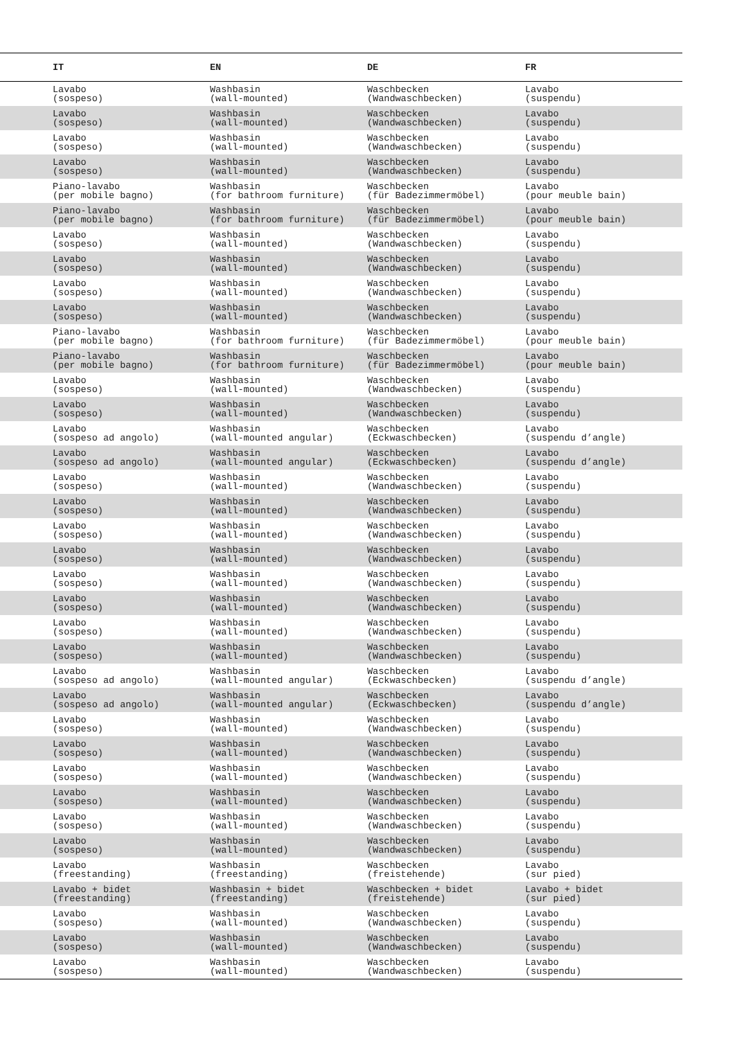| IT | EN | DE | FR |
| --- | --- | --- | --- |
| Lavabo (sospeso) | Washbasin (wall-mounted) | Waschbecken (Wandwaschbecken) | Lavabo (suspendu) |
| Lavabo (sospeso) | Washbasin (wall-mounted) | Waschbecken (Wandwaschbecken) | Lavabo (suspendu) |
| Lavabo (sospeso) | Washbasin (wall-mounted) | Waschbecken (Wandwaschbecken) | Lavabo (suspendu) |
| Lavabo (sospeso) | Washbasin (wall-mounted) | Waschbecken (Wandwaschbecken) | Lavabo (suspendu) |
| Piano-lavabo (per mobile bagno) | Washbasin (for bathroom furniture) | Waschbecken (für Badezimmermöbel) | Lavabo (pour meuble bain) |
| Piano-lavabo (per mobile bagno) | Washbasin (for bathroom furniture) | Waschbecken (für Badezimmermöbel) | Lavabo (pour meuble bain) |
| Lavabo (sospeso) | Washbasin (wall-mounted) | Waschbecken (Wandwaschbecken) | Lavabo (suspendu) |
| Lavabo (sospeso) | Washbasin (wall-mounted) | Waschbecken (Wandwaschbecken) | Lavabo (suspendu) |
| Lavabo (sospeso) | Washbasin (wall-mounted) | Waschbecken (Wandwaschbecken) | Lavabo (suspendu) |
| Lavabo (sospeso) | Washbasin (wall-mounted) | Waschbecken (Wandwaschbecken) | Lavabo (suspendu) |
| Piano-lavabo (per mobile bagno) | Washbasin (for bathroom furniture) | Waschbecken (für Badezimmermöbel) | Lavabo (pour meuble bain) |
| Piano-lavabo (per mobile bagno) | Washbasin (for bathroom furniture) | Waschbecken (für Badezimmermöbel) | Lavabo (pour meuble bain) |
| Lavabo (sospeso) | Washbasin (wall-mounted) | Waschbecken (Wandwaschbecken) | Lavabo (suspendu) |
| Lavabo (sospeso) | Washbasin (wall-mounted) | Waschbecken (Wandwaschbecken) | Lavabo (suspendu) |
| Lavabo (sospeso ad angolo) | Washbasin (wall-mounted angular) | Waschbecken (Eckwaschbecken) | Lavabo (suspendu d’angle) |
| Lavabo (sospeso ad angolo) | Washbasin (wall-mounted angular) | Waschbecken (Eckwaschbecken) | Lavabo (suspendu d’angle) |
| Lavabo (sospeso) | Washbasin (wall-mounted) | Waschbecken (Wandwaschbecken) | Lavabo (suspendu) |
| Lavabo (sospeso) | Washbasin (wall-mounted) | Waschbecken (Wandwaschbecken) | Lavabo (suspendu) |
| Lavabo (sospeso) | Washbasin (wall-mounted) | Waschbecken (Wandwaschbecken) | Lavabo (suspendu) |
| Lavabo (sospeso) | Washbasin (wall-mounted) | Waschbecken (Wandwaschbecken) | Lavabo (suspendu) |
| Lavabo (sospeso) | Washbasin (wall-mounted) | Waschbecken (Wandwaschbecken) | Lavabo (suspendu) |
| Lavabo (sospeso) | Washbasin (wall-mounted) | Waschbecken (Wandwaschbecken) | Lavabo (suspendu) |
| Lavabo (sospeso) | Washbasin (wall-mounted) | Waschbecken (Wandwaschbecken) | Lavabo (suspendu) |
| Lavabo (sospeso) | Washbasin (wall-mounted) | Waschbecken (Wandwaschbecken) | Lavabo (suspendu) |
| Lavabo (sospeso ad angolo) | Washbasin (wall-mounted angular) | Waschbecken (Eckwaschbecken) | Lavabo (suspendu d’angle) |
| Lavabo (sospeso ad angolo) | Washbasin (wall-mounted angular) | Waschbecken (Eckwaschbecken) | Lavabo (suspendu d’angle) |
| Lavabo (sospeso) | Washbasin (wall-mounted) | Waschbecken (Wandwaschbecken) | Lavabo (suspendu) |
| Lavabo (sospeso) | Washbasin (wall-mounted) | Waschbecken (Wandwaschbecken) | Lavabo (suspendu) |
| Lavabo (sospeso) | Washbasin (wall-mounted) | Waschbecken (Wandwaschbecken) | Lavabo (suspendu) |
| Lavabo (sospeso) | Washbasin (wall-mounted) | Waschbecken (Wandwaschbecken) | Lavabo (suspendu) |
| Lavabo (sospeso) | Washbasin (wall-mounted) | Waschbecken (Wandwaschbecken) | Lavabo (suspendu) |
| Lavabo (sospeso) | Washbasin (wall-mounted) | Waschbecken (Wandwaschbecken) | Lavabo (suspendu) |
| Lavabo (freestanding) | Washbasin (freestanding) | Waschbecken (freistehende) | Lavabo (sur pied) |
| Lavabo + bidet (freestanding) | Washbasin + bidet (freestanding) | Waschbecken + bidet (freistehende) | Lavabo + bidet (sur pied) |
| Lavabo (sospeso) | Washbasin (wall-mounted) | Waschbecken (Wandwaschbecken) | Lavabo (suspendu) |
| Lavabo (sospeso) | Washbasin (wall-mounted) | Waschbecken (Wandwaschbecken) | Lavabo (suspendu) |
| Lavabo (sospeso) | Washbasin (wall-mounted) | Waschbecken (Wandwaschbecken) | Lavabo (suspendu) |